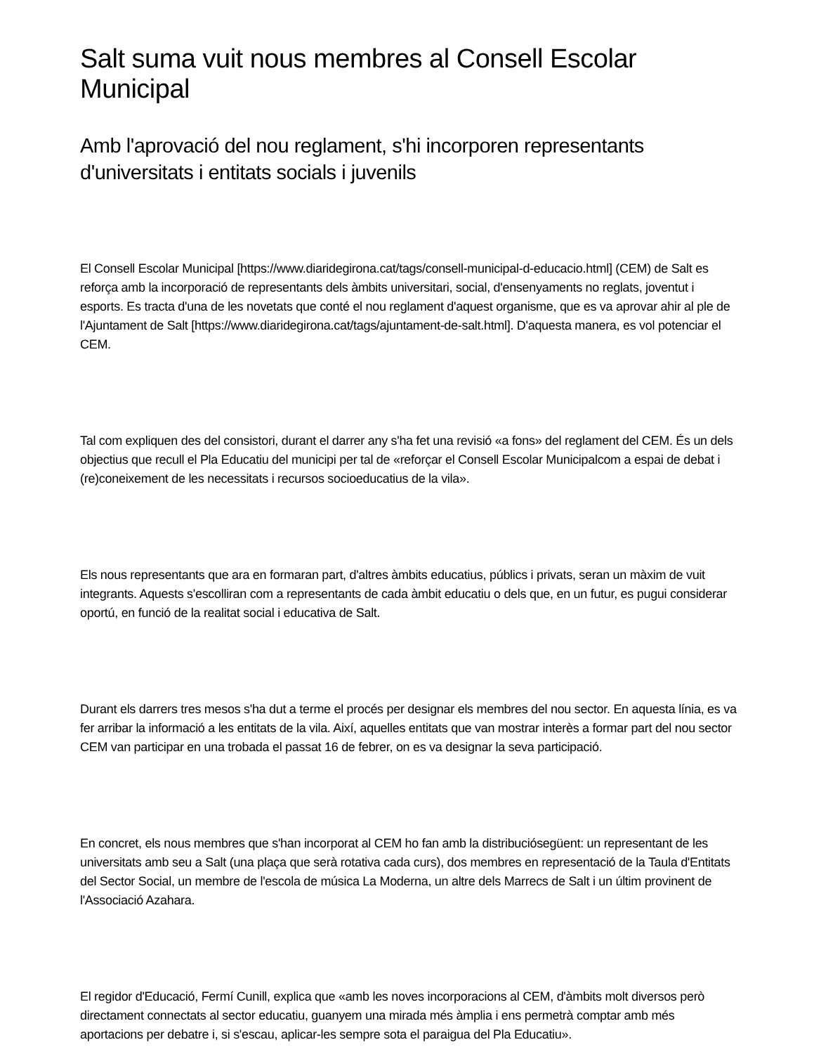Salt suma vuit nous membres al Consell Escolar Municipal
Amb l'aprovació del nou reglament, s'hi incorporen representants d'universitats i entitats socials i juvenils
El Consell Escolar Municipal [https://www.diaridegirona.cat/tags/consell-municipal-d-educacio.html] (CEM) de Salt es reforça amb la incorporació de representants dels àmbits universitari, social, d'ensenyaments no reglats, joventut i esports. Es tracta d'una de les novetats que conté el nou reglament d'aquest organisme, que es va aprovar ahir al ple de l'Ajuntament de Salt [https://www.diaridegirona.cat/tags/ajuntament-de-salt.html]. D'aquesta manera, es vol potenciar el CEM.
Tal com expliquen des del consistori, durant el darrer any s'ha fet una revisió «a fons» del reglament del CEM. És un dels objectius que recull el Pla Educatiu del municipi per tal de «reforçar el Consell Escolar Municipalcom a espai de debat i (re)coneixement de les necessitats i recursos socioeducatius de la vila».
Els nous representants que ara en formaran part, d'altres àmbits educatius, públics i privats, seran un màxim de vuit integrants. Aquests s'escolliran com a representants de cada àmbit educatiu o dels que, en un futur, es pugui considerar oportú, en funció de la realitat social i educativa de Salt.
Durant els darrers tres mesos s'ha dut a terme el procés per designar els membres del nou sector. En aquesta línia, es va fer arribar la informació a les entitats de la vila. Així, aquelles entitats que van mostrar interès a formar part del nou sector CEM van participar en una trobada el passat 16 de febrer, on es va designar la seva participació.
En concret, els nous membres que s'han incorporat al CEM ho fan amb la distribuciósegüent: un representant de les universitats amb seu a Salt (una plaça que serà rotativa cada curs), dos membres en representació de la Taula d'Entitats del Sector Social, un membre de l'escola de música La Moderna, un altre dels Marrecs de Salt i un últim provinent de l'Associació Azahara.
El regidor d'Educació, Fermí Cunill, explica que «amb les noves incorporacions al CEM, d'àmbits molt diversos però directament connectats al sector educatiu, guanyem una mirada més àmplia i ens permetrà comptar amb més aportacions per debatre i, si s'escau, aplicar-les sempre sota el paraigua del Pla Educatiu».